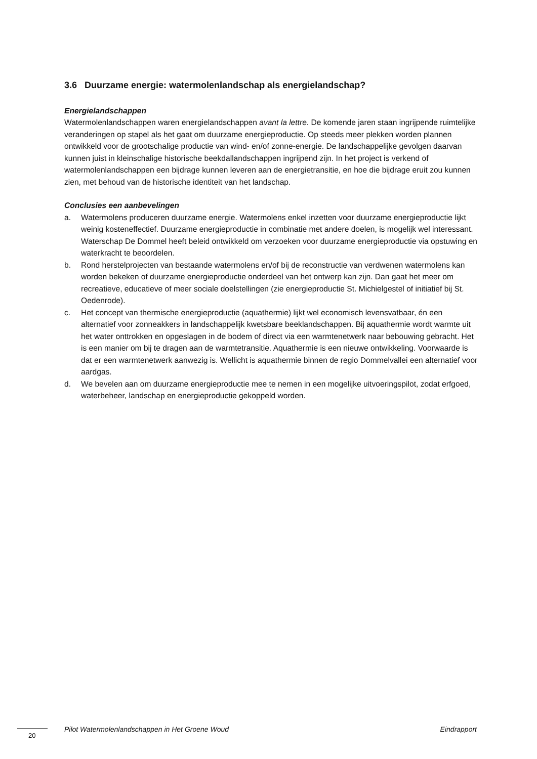3.6 Duurzame energie: watermolenlandschap als energielandschap?
Energielandschappen
Watermolenlandschappen waren energielandschappen avant la lettre. De komende jaren staan ingrijpende ruimtelijke veranderingen op stapel als het gaat om duurzame energieproductie. Op steeds meer plekken worden plannen ontwikkeld voor de grootschalige productie van wind- en/of zonne-energie. De landschappelijke gevolgen daarvan kunnen juist in kleinschalige historische beekdallandschappen ingrijpend zijn. In het project is verkend of watermolenlandschappen een bijdrage kunnen leveren aan de energietransitie, en hoe die bijdrage eruit zou kunnen zien, met behoud van de historische identiteit van het landschap.
Conclusies een aanbevelingen
a. Watermolens produceren duurzame energie. Watermolens enkel inzetten voor duurzame energieproductie lijkt weinig kosteneffectief. Duurzame energieproductie in combinatie met andere doelen, is mogelijk wel interessant. Waterschap De Dommel heeft beleid ontwikkeld om verzoeken voor duurzame energieproductie via opstuwing en waterkracht te beoordelen.
b. Rond herstelprojecten van bestaande watermolens en/of bij de reconstructie van verdwenen watermolens kan worden bekeken of duurzame energieproductie onderdeel van het ontwerp kan zijn. Dan gaat het meer om recreatieve, educatieve of meer sociale doelstellingen (zie energieproductie St. Michielgestel of initiatief bij St. Oedenrode).
c. Het concept van thermische energieproductie (aquathermie) lijkt wel economisch levensvatbaar, én een alternatief voor zonneakkers in landschappelijk kwetsbare beeklandschappen. Bij aquathermie wordt warmte uit het water onttrokken en opgeslagen in de bodem of direct via een warmtenetwerk naar bebouwing gebracht. Het is een manier om bij te dragen aan de warmtetransitie. Aquathermie is een nieuwe ontwikkeling. Voorwaarde is dat er een warmtenetwerk aanwezig is. Wellicht is aquathermie binnen de regio Dommelvallei een alternatief voor aardgas.
d. We bevelen aan om duurzame energieproductie mee te nemen in een mogelijke uitvoeringspilot, zodat erfgoed, waterbeheer, landschap en energieproductie gekoppeld worden.
Pilot Watermolenlandschappen in Het Groene Woud Eindrapport
20